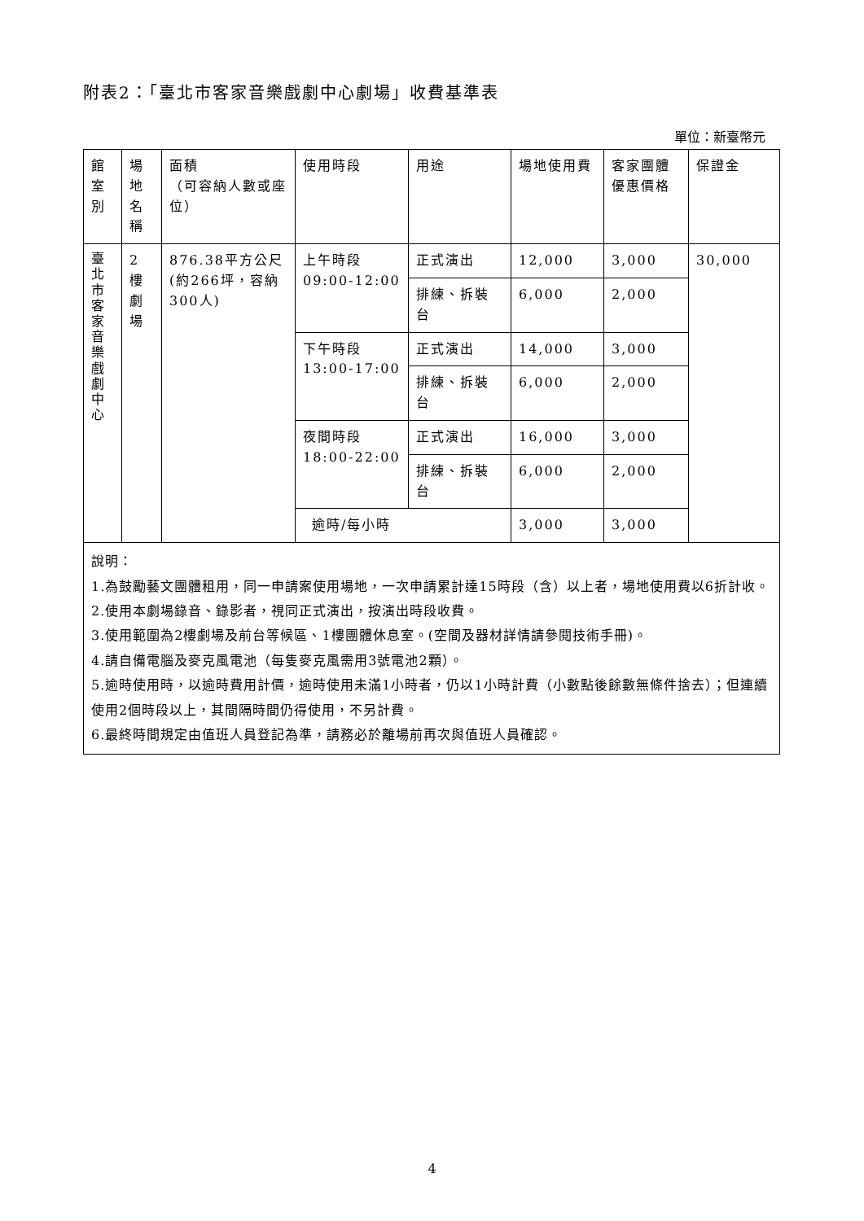附表2：「臺北市客家音樂戲劇中心劇場」收費基準表
單位：新臺幣元
| 館 室 別 | 場 地 名 稱 | 面積 （可容納人數或座位） | 使用時段 | 用途 | 場地使用費 | 客家團體優惠價格 | 保證金 |
| --- | --- | --- | --- | --- | --- | --- | --- |
| 臺 北 市 客 家 音 樂 戲 劇 中 心 | 2 樓 劇 場 | 876.38平方公尺 (約266坪，容納300人) | 上午時段 09:00-12:00 | 正式演出 | 12,000 | 3,000 | 30,000 |
| | | | | 排練、拆裝台 | 6,000 | 2,000 | |
| | | | 下午時段 13:00-17:00 | 正式演出 | 14,000 | 3,000 | |
| | | | | 排練、拆裝台 | 6,000 | 2,000 | |
| | | | 夜間時段 18:00-22:00 | 正式演出 | 16,000 | 3,000 | |
| | | | | 排練、拆裝台 | 6,000 | 2,000 | |
| | | | 逾時/每小時 | | 3,000 | 3,000 | |
| 說明： 1.為鼓勵藝文團體租用，同一申請案使用場地，一次申請累計達15時段（含）以上者，場地使用費以6折計收。 2.使用本劇場錄音、錄影者，視同正式演出，按演出時段收費。 3.使用範圍為2樓劇場及前台等候區、1樓團體休息室。(空間及器材詳情請參閱技術手冊)。 4.請自備電腦及麥克風電池（每隻麥克風需用3號電池2顆）。 5.逾時使用時，以逾時費用計價，逾時使用未滿1小時者，仍以1小時計費（小數點後餘數無條件捨去）；但連續使用2個時段以上，其間隔時間仍得使用，不另計費。 6.最終時間規定由值班人員登記為準，請務必於離場前再次與值班人員確認。 | | | | | | | |
4